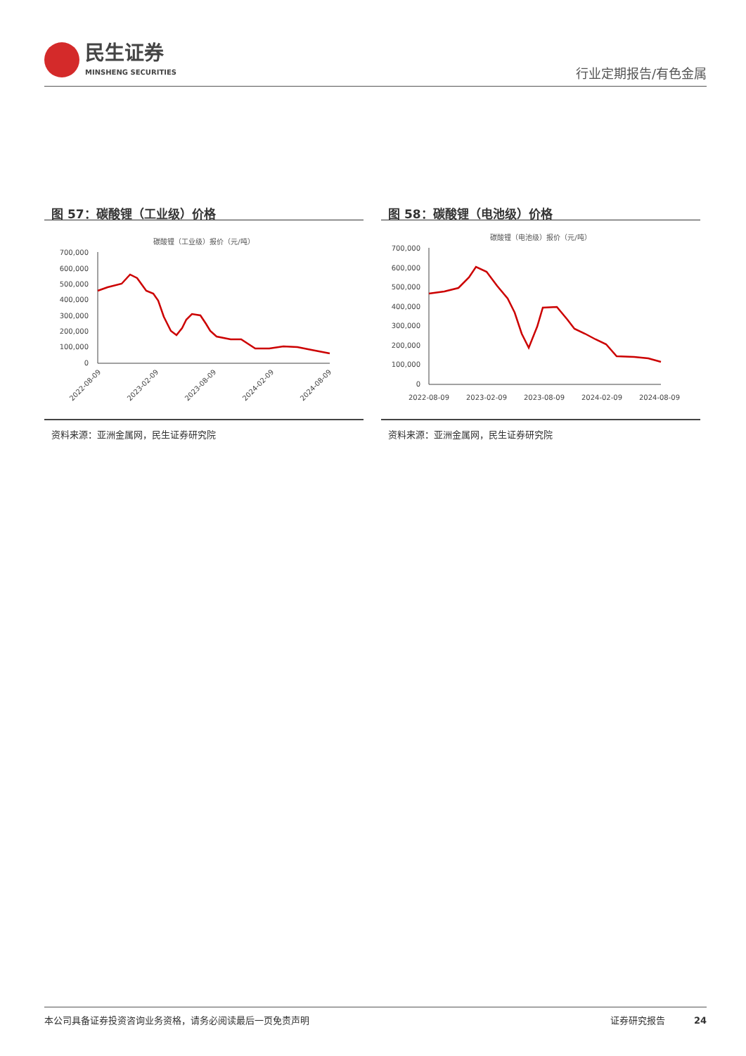民生证券
MINSHENG SECURITIES
行业定期报告/有色金属
图 57：碳酸锂（工业级）价格
碳酸锂（工业级）报价（元/吨）
700,000
600,000
500,000
400,000
300,000
200,000
100,000
0
2022-08-09
2023-02-09
2023-08-09
2024-02-09
2024-08-09
资料来源：亚洲金属网，民生证券研究院
图 58：碳酸锂（电池级）价格
碳酸锂（电池级）报价（元/吨）
700,000
600,000
500,000
400,000
300,000
200,000
100,000
0
2022-08-09
2023-02-09
2023-08-09
2024-02-09
2024-08-09
资料来源：亚洲金属网，民生证券研究院
本公司具备证券投资咨询业务资格，请务必阅读最后一页免责声明 证券研究报告 24